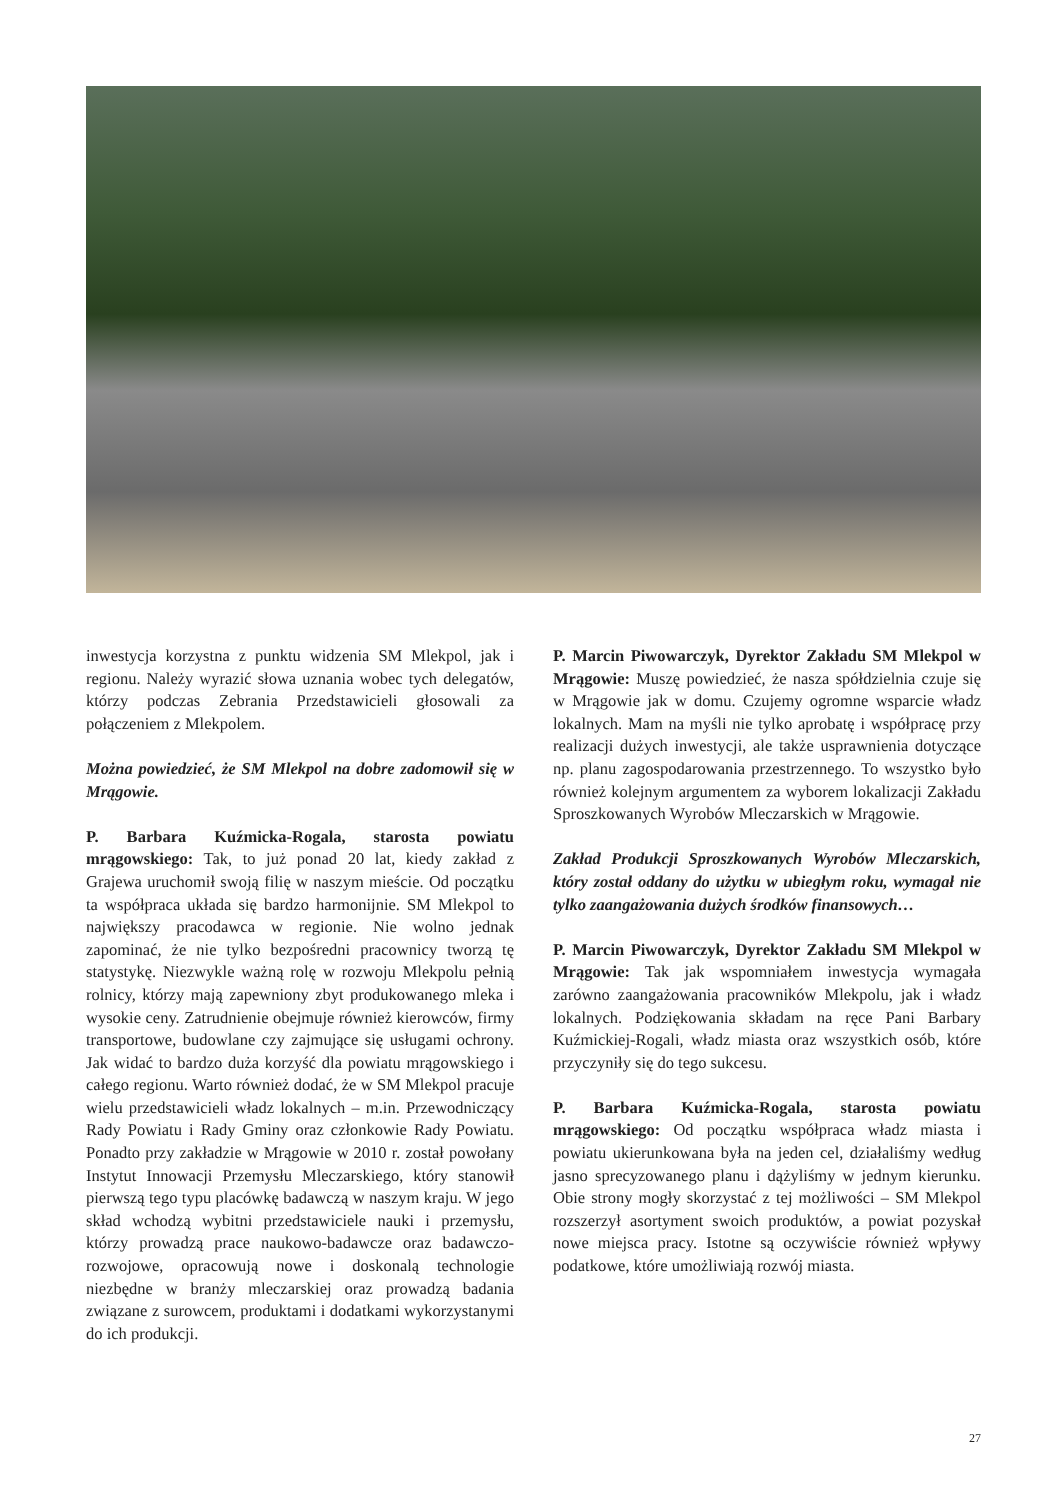inwestycja korzystna z punktu widzenia SM Mlekpol, jak i regionu. Należy wyrazić słowa uznania wobec tych delegatów, którzy podczas Zebrania Przedstawicieli głosowali za połączeniem z Mlekpolem.
Można powiedzieć, że SM Mlekpol na dobre zadomowił się w Mrągowie.
P. Barbara Kuźmicka-Rogala, starosta powiatu mrągowskiego: Tak, to już ponad 20 lat, kiedy zakład z Grajewa uruchomił swoją filię w naszym mieście. Od początku ta współpraca układa się bardzo harmonijnie. SM Mlekpol to największy pracodawca w regionie. Nie wolno jednak zapominać, że nie tylko bezpośredni pracownicy tworzą tę statystykę. Niezwykle ważną rolę w rozwoju Mlekpolu pełnią rolnicy, którzy mają zapewniony zbyt produkowanego mleka i wysokie ceny. Zatrudnienie obejmuje również kierowców, firmy transportowe, budowlane czy zajmujące się usługami ochrony. Jak widać to bardzo duża korzyść dla powiatu mrągowskiego i całego regionu. Warto również dodać, że w SM Mlekpol pracuje wielu przedstawicieli władz lokalnych – m.in. Przewodniczący Rady Powiatu i Rady Gminy oraz członkowie Rady Powiatu. Ponadto przy zakładzie w Mrągowie w 2010 r. został powołany Instytut Innowacji Przemysłu Mleczarskiego, który stanowił pierwszą tego typu placówkę badawczą w naszym kraju. W jego skład wchodzą wybitni przedstawiciele nauki i przemysłu, którzy prowadzą prace naukowo-badawcze oraz badawczo-rozwojowe, opracowują nowe i doskonalą technologie niezbędne w branży mleczarskiej oraz prowadzą badania związane z surowcem, produktami i dodatkami wykorzystanymi do ich produkcji.
P. Marcin Piwowarczyk, Dyrektor Zakładu SM Mlekpol w Mrągowie: Muszę powiedzieć, że nasza spółdzielnia czuje się w Mrągowie jak w domu. Czujemy ogromne wsparcie władz lokalnych. Mam na myśli nie tylko aprobatę i współpracę przy realizacji dużych inwestycji, ale także usprawnienia dotyczące np. planu zagospodarowania przestrzennego. To wszystko było również kolejnym argumentem za wyborem lokalizacji Zakładu Sproszkowanych Wyrobów Mleczarskich w Mrągowie.
Zakład Produkcji Sproszkowanych Wyrobów Mleczarskich, który został oddany do użytku w ubiegłym roku, wymagał nie tylko zaangażowania dużych środków finansowych…
P. Marcin Piwowarczyk, Dyrektor Zakładu SM Mlekpol w Mrągowie: Tak jak wspomniałem inwestycja wymagała zarówno zaangażowania pracowników Mlekpolu, jak i władz lokalnych. Podziękowania składam na ręce Pani Barbary Kuźmickiej-Rogali, władz miasta oraz wszystkich osób, które przyczyniły się do tego sukcesu.
P. Barbara Kuźmicka-Rogala, starosta powiatu mrągowskiego: Od początku współpraca władz miasta i powiatu ukierunkowana była na jeden cel, działaliśmy według jasno sprecyzowanego planu i dążyliśmy w jednym kierunku. Obie strony mogły skorzystać z tej możliwości – SM Mlekpol rozszerzył asortyment swoich produktów, a powiat pozyskał nowe miejsca pracy. Istotne są oczywiście również wpływy podatkowe, które umożliwiają rozwój miasta.
27